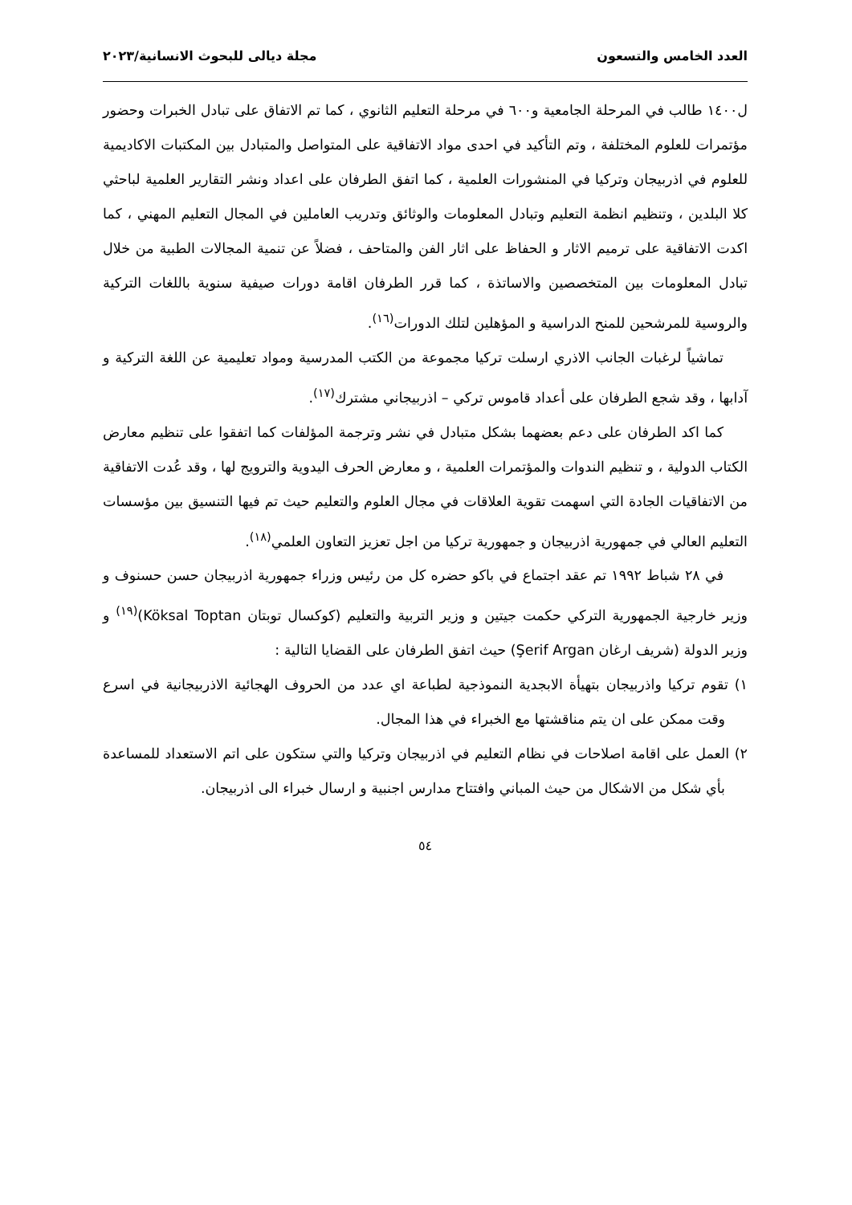العدد الخامس والتسعون مجلة ديالى للبحوث الانسانية/٢٠٢٣
ل١٤٠٠ طالب في المرحلة الجامعية و٦٠٠ في مرحلة التعليم الثانوي ، كما تم الاتفاق على تبادل الخبرات وحضور مؤتمرات للعلوم المختلفة ، وتم التأكيد في احدى مواد الاتفاقية على المتواصل والمتبادل بين المكتبات الاكاديمية للعلوم في اذربيجان وتركيا في المنشورات العلمية ، كما اتفق الطرفان على اعداد ونشر التقارير العلمية لباحثي كلا البلدين ، وتنظيم انظمة التعليم وتبادل المعلومات والوثائق وتدريب العاملين في المجال التعليم المهني ، كما اكدت الاتفاقية على ترميم الاثار و الحفاظ على اثار الفن والمتاحف ، فضلاً عن تنمية المجالات الطبية من خلال تبادل المعلومات بين المتخصصين والاساتذة ، كما قرر الطرفان اقامة دورات صيفية سنوية باللغات التركية والروسية للمرشحين للمنح الدراسية و المؤهلين لتلك الدورات<sup>(١٦)</sup>.
تماشياً لرغبات الجانب الاذري ارسلت تركيا مجموعة من الكتب المدرسية ومواد تعليمية عن اللغة التركية و آدابها ، وقد شجع الطرفان على أعداد قاموس تركي – اذربيجاني مشترك<sup>(١٧)</sup>.
كما اكد الطرفان على دعم بعضهما بشكل متبادل في نشر وترجمة المؤلفات كما اتفقوا على تنظيم معارض الكتاب الدولية ، و تنظيم الندوات والمؤتمرات العلمية ، و معارض الحرف اليدوية والترويج لها ، وقد عُدت الاتفاقية من الاتفاقيات الجادة التي اسهمت تقوية العلاقات في مجال العلوم والتعليم حيث تم فيها التنسيق بين مؤسسات التعليم العالي في جمهورية اذربيجان و جمهورية تركيا من اجل تعزيز التعاون العلمي<sup>(١٨)</sup>.
في ٢٨ شباط ١٩٩٢ تم عقد اجتماع في باكو حضره كل من رئيس وزراء جمهورية اذربيجان حسن حسنوف و وزير خارجية الجمهورية التركي حكمت جيتين و وزير التربية والتعليم (كوكسال توبتان Köksal Toptan)<sup>(١٩)</sup> و وزير الدولة (شريف ارغان Şerif Argan) حيث اتفق الطرفان على القضايا التالية :
١) تقوم تركيا واذربيجان بتهيأة الابجدية النموذجية لطباعة اي عدد من الحروف الهجائية الاذربيجانية في اسرع وقت ممكن على ان يتم مناقشتها مع الخبراء في هذا المجال.
٢) العمل على اقامة اصلاحات في نظام التعليم في اذربيجان وتركيا والتي ستكون على اتم الاستعداد للمساعدة بأي شكل من الاشكال من حيث المباني وافتتاح مدارس اجنبية و ارسال خبراء الى اذربيجان.
٥٤